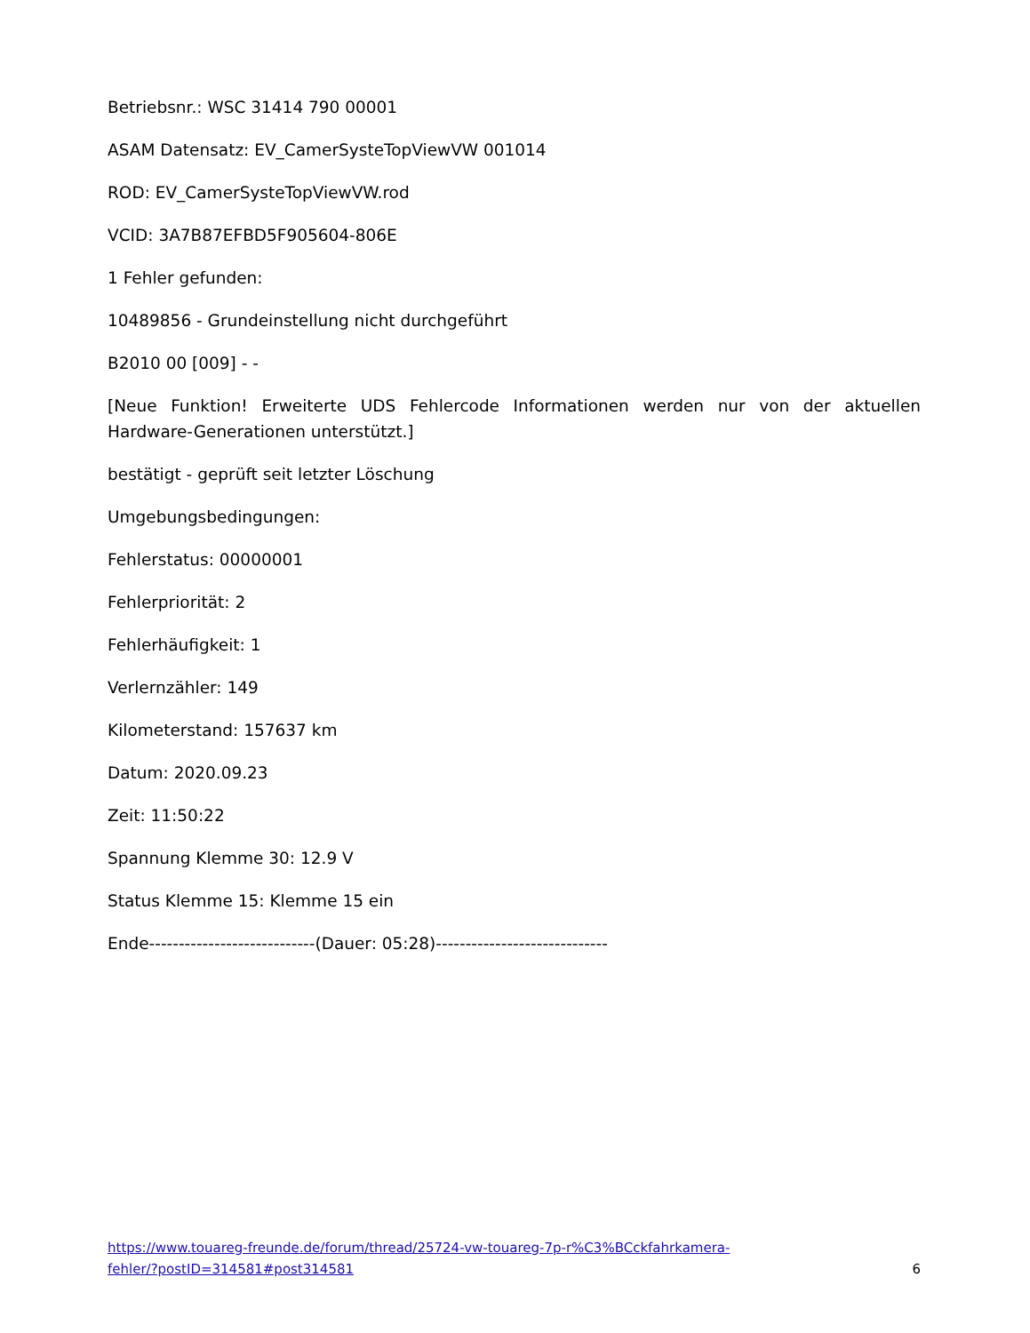Betriebsnr.: WSC 31414 790 00001
ASAM Datensatz: EV_CamerSysteTopViewVW 001014
ROD: EV_CamerSysteTopViewVW.rod
VCID: 3A7B87EFBD5F905604-806E
1 Fehler gefunden:
10489856 - Grundeinstellung nicht durchgeführt
B2010 00 [009] - -
[Neue Funktion! Erweiterte UDS Fehlercode Informationen werden nur von der aktuellen Hardware-Generationen unterstützt.]
bestätigt - geprüft seit letzter Löschung
Umgebungsbedingungen:
Fehlerstatus: 00000001
Fehlerpriorität: 2
Fehlerhäufigkeit: 1
Verlernzähler: 149
Kilometerstand: 157637 km
Datum: 2020.09.23
Zeit: 11:50:22
Spannung Klemme 30: 12.9 V
Status Klemme 15: Klemme 15 ein
Ende----------------------------(Dauer: 05:28)-----------------------------
https://www.touareg-freunde.de/forum/thread/25724-vw-touareg-7p-r%C3%BCckfahrkamera-
fehler/?postID=314581#post314581
6